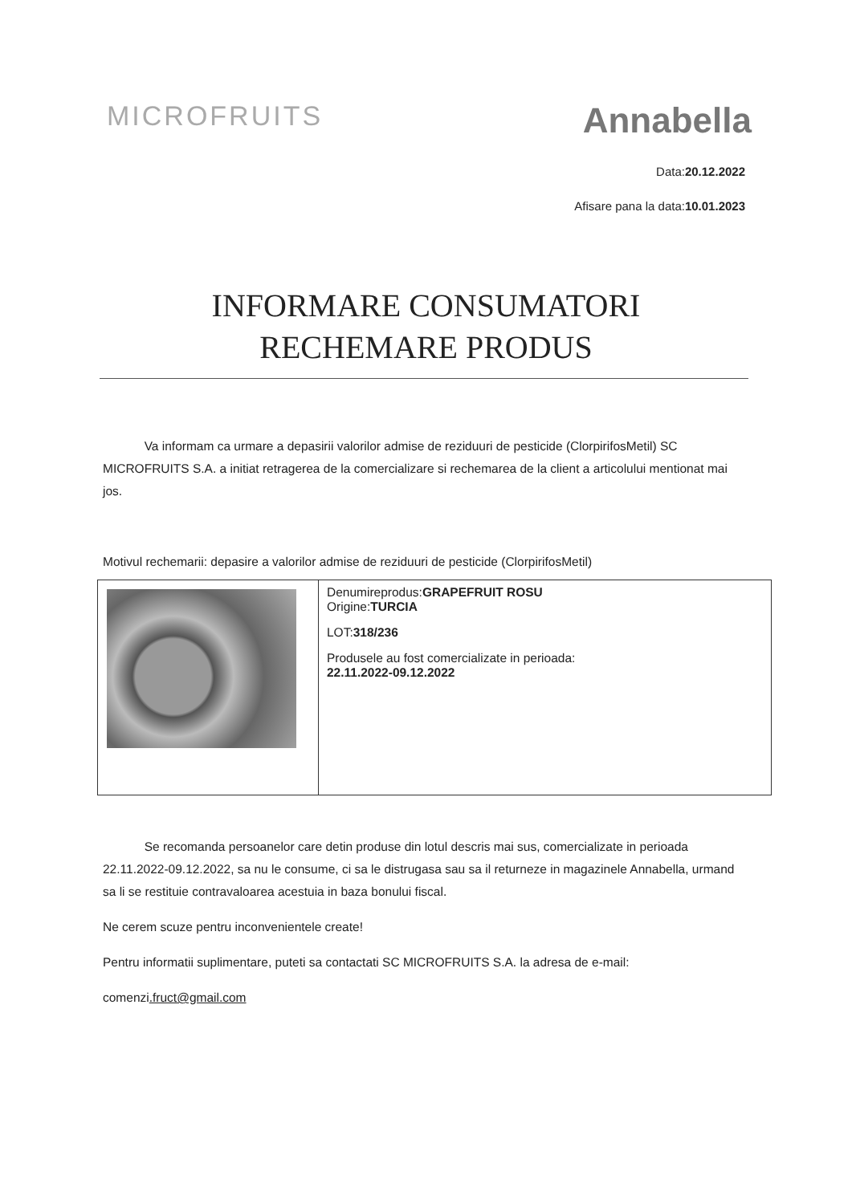MICROFRUITS
Annabella
Data:20.12.2022
Afisare pana la data:10.01.2023
INFORMARE CONSUMATORI
RECHEMARE PRODUS
Va informam ca urmare a depasirii valorilor admise de reziduuri de pesticide (ClorpirifosMetil) SC MICROFRUITS S.A. a initiat retragerea de la comercializare si rechemarea de la client a articolului mentionat mai jos.
Motivul rechemarii: depasire a valorilor admise de reziduuri de pesticide (ClorpirifosMetil)
| | Denumireprodus: GRAPEFRUIT ROSU Origine: TURCIA LOT: 318/236 Produsele au fost comercializate in perioada: 22.11.2022-09.12.2022 |
Se recomanda persoanelor care detin produse din lotul descris mai sus, comercializate in perioada 22.11.2022-09.12.2022, sa nu le consume, ci sa le distrugasa sau sa il returneze in magazinele Annabella, urmand sa li se restituie contravaloarea acestuia in baza bonului fiscal.
Ne cerem scuze pentru inconvenientele create!
Pentru informatii suplimentare, puteti sa contactati SC MICROFRUITS S.A. la adresa de e-mail:
comenzi.fruct@gmail.com